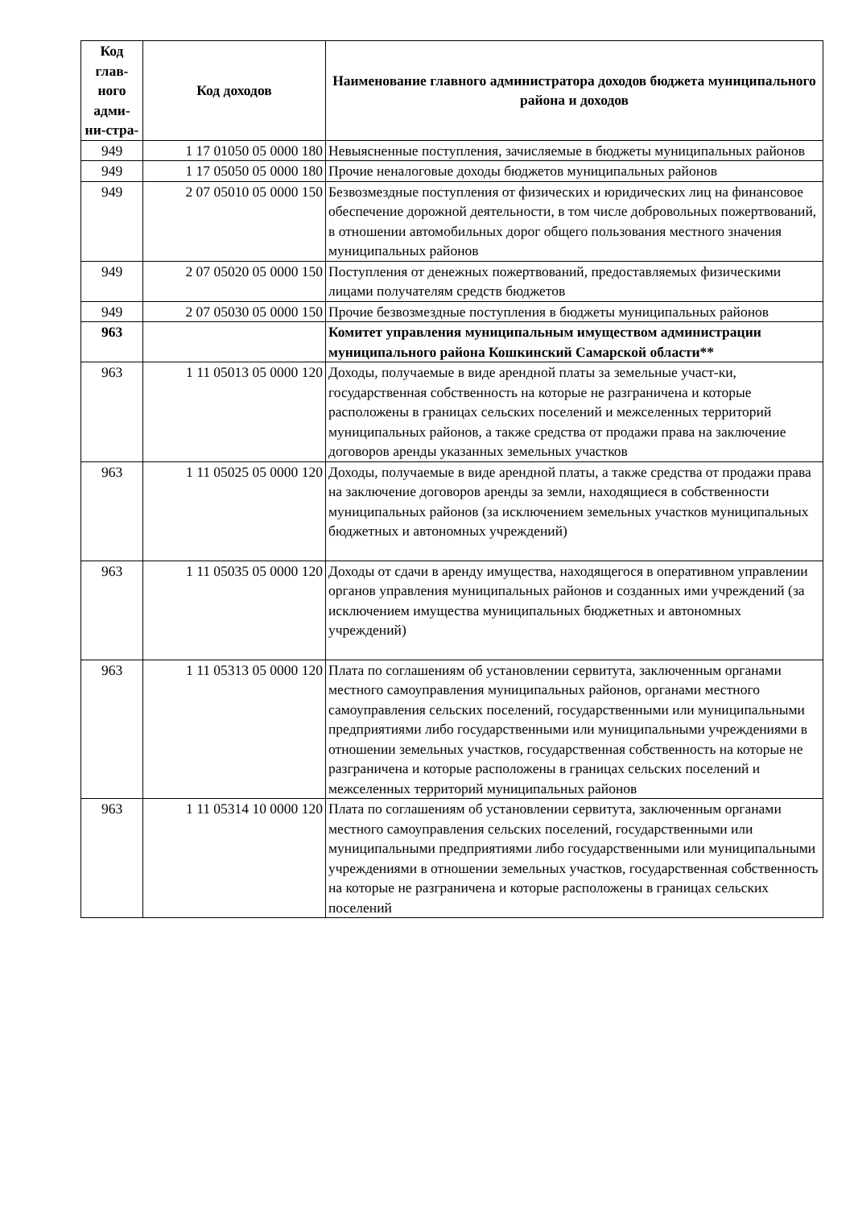| Код глав-ного адми-ни-стра- | Код доходов | Наименование главного администратора доходов бюджета муниципального района и доходов |
| --- | --- | --- |
| 949 | 1 17 01050 05 0000 180 | Невыясненные поступления, зачисляемые в бюджеты муниципальных районов |
| 949 | 1 17 05050 05 0000 180 | Прочие неналоговые доходы бюджетов муниципальных районов |
| 949 | 2 07 05010 05 0000 150 | Безвозмездные поступления от физических и юридических лиц на финансовое обеспечение дорожной деятельности, в том числе добровольных пожертвований, в отношении автомобильных дорог общего пользования местного значения муниципальных районов |
| 949 | 2 07 05020 05 0000 150 | Поступления от денежных пожертвований, предоставляемых физическими лицами получателям средств бюджетов |
| 949 | 2 07 05030 05 0000 150 | Прочие безвозмездные поступления в бюджеты муниципальных районов |
| 963 | | Комитет управления муниципальным имуществом администрации муниципального района Кошкинский Самарской области** |
| 963 | 1 11 05013 05 0000 120 | Доходы, получаемые в виде арендной платы за земельные участ-ки, государственная собственность на которые не разграничена и которые расположены в границах сельских поселений и межселенных территорий муниципальных районов, а также средства от продажи права на заключение договоров аренды указанных земельных участков |
| 963 | 1 11 05025 05 0000 120 | Доходы, получаемые в виде арендной платы, а также средства от продажи права на заключение договоров аренды за земли, находящиеся в собственности муниципальных районов (за исключением земельных участков муниципальных бюджетных и автономных учреждений) |
| 963 | 1 11 05035 05 0000 120 | Доходы от сдачи в аренду имущества, находящегося в оперативном управлении органов управления муниципальных районов и созданных ими учреждений (за исключением имущества муниципальных бюджетных и автономных учреждений) |
| 963 | 1 11 05313 05 0000 120 | Плата по соглашениям об установлении сервитута, заключенным органами местного самоуправления муниципальных районов, органами местного самоуправления сельских поселений, государственными или муниципальными предприятиями либо государственными или муниципальными учреждениями в отношении земельных участков, государственная собственность на которые не разграничена и которые расположены в границах сельских поселений и межселенных территорий муниципальных районов |
| 963 | 1 11 05314 10 0000 120 | Плата по соглашениям об установлении сервитута, заключенным органами местного самоуправления сельских поселений, государственными или муниципальными предприятиями либо государственными или муниципальными учреждениями в отношении земельных участков, государственная собственность на которые не разграничена и которые расположены в границах сельских поселений |